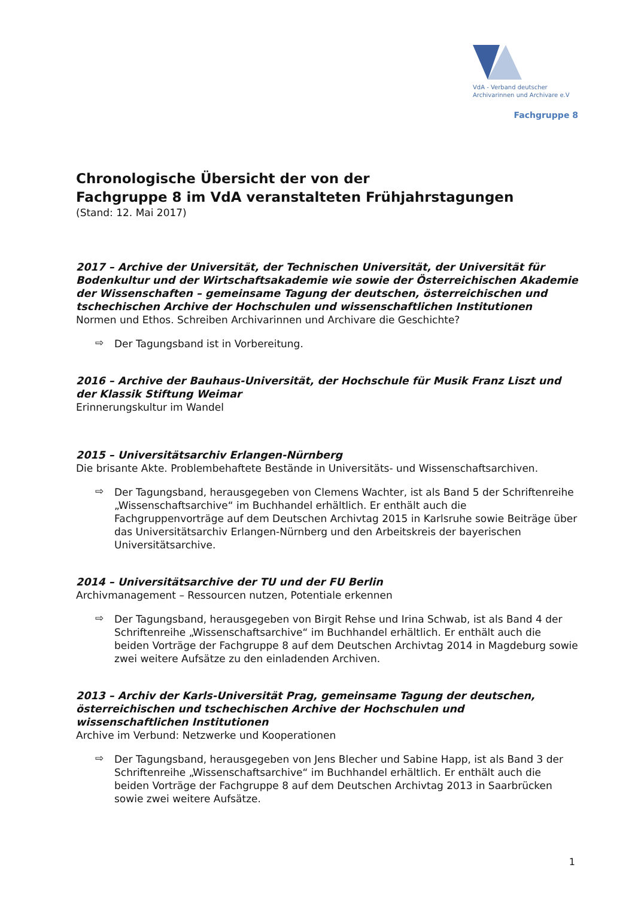VdA - Verband deutscher
Archivarinnen und Archivare e.V
Fachgruppe 8
Chronologische Übersicht der von der
Fachgruppe 8 im VdA veranstalteten Frühjahrstagungen
(Stand: 12. Mai 2017)
2017 – Archive der Universität, der Technischen Universität, der Universität für Bodenkultur und der Wirtschaftsakademie wie sowie der Österreichischen Akademie der Wissenschaften – gemeinsame Tagung der deutschen, österreichischen und tschechischen Archive der Hochschulen und wissenschaftlichen Institutionen
Normen und Ethos. Schreiben Archivarinnen und Archivare die Geschichte?
⇨ Der Tagungsband ist in Vorbereitung.
2016 – Archive der Bauhaus-Universität, der Hochschule für Musik Franz Liszt und der Klassik Stiftung Weimar
Erinnerungskultur im Wandel
2015 – Universitätsarchiv Erlangen-Nürnberg
Die brisante Akte. Problembehaftete Bestände in Universitäts- und Wissenschaftsarchiven.
⇨ Der Tagungsband, herausgegeben von Clemens Wachter, ist als Band 5 der Schriftenreihe „Wissenschaftsarchive“ im Buchhandel erhältlich. Er enthält auch die Fachgruppenvorträge auf dem Deutschen Archivtag 2015 in Karlsruhe sowie Beiträge über das Universitätsarchiv Erlangen-Nürnberg und den Arbeitskreis der bayerischen Universitätsarchive.
2014 – Universitätsarchive der TU und der FU Berlin
Archivmanagement – Ressourcen nutzen, Potentiale erkennen
⇨ Der Tagungsband, herausgegeben von Birgit Rehse und Irina Schwab, ist als Band 4 der Schriftenreihe „Wissenschaftsarchive“ im Buchhandel erhältlich. Er enthält auch die beiden Vorträge der Fachgruppe 8 auf dem Deutschen Archivtag 2014 in Magdeburg sowie zwei weitere Aufsätze zu den einladenden Archiven.
2013 – Archiv der Karls-Universität Prag, gemeinsame Tagung der deutschen, österreichischen und tschechischen Archive der Hochschulen und wissenschaftlichen Institutionen
Archive im Verbund: Netzwerke und Kooperationen
⇨ Der Tagungsband, herausgegeben von Jens Blecher und Sabine Happ, ist als Band 3 der Schriftenreihe „Wissenschaftsarchive“ im Buchhandel erhältlich. Er enthält auch die beiden Vorträge der Fachgruppe 8 auf dem Deutschen Archivtag 2013 in Saarbrücken sowie zwei weitere Aufsätze.
1